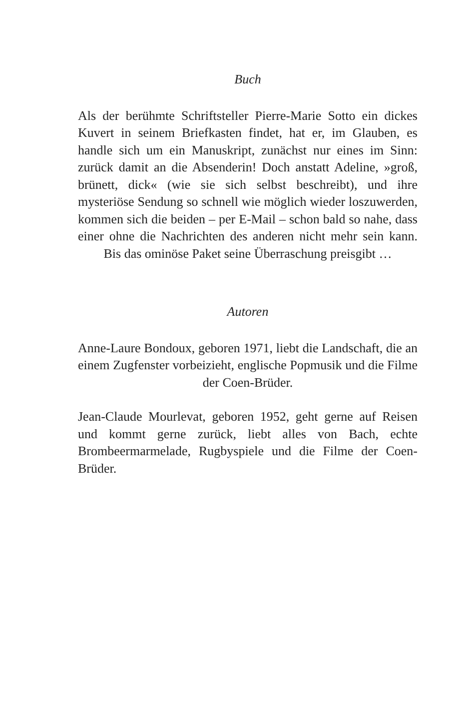Buch
Als der berühmte Schriftsteller Pierre-Marie Sotto ein dickes Kuvert in seinem Briefkasten findet, hat er, im Glauben, es handle sich um ein Manuskript, zunächst nur eines im Sinn: zurück damit an die Absenderin! Doch anstatt Adeline, »groß, brünett, dick« (wie sie sich selbst beschreibt), und ihre mysteriöse Sendung so schnell wie möglich wieder loszuwerden, kommen sich die beiden – per E-Mail – schon bald so nahe, dass einer ohne die Nachrichten des anderen nicht mehr sein kann. Bis das ominöse Paket seine Überraschung preisgibt …
Autoren
Anne-Laure Bondoux, geboren 1971, liebt die Landschaft, die an einem Zugfenster vorbeizieht, englische Popmusik und die Filme der Coen-Brüder.
Jean-Claude Mourlevat, geboren 1952, geht gerne auf Reisen und kommt gerne zurück, liebt alles von Bach, echte Brombeermarmelade, Rugbyspiele und die Filme der Coen-Brüder.